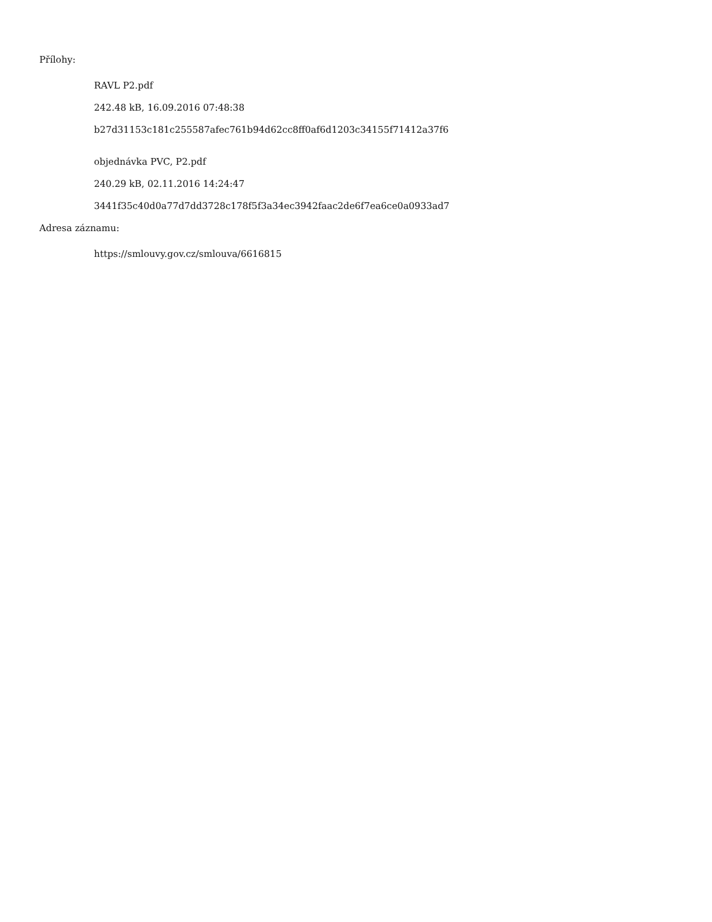Přílohy:
RAVL P2.pdf
242.48 kB, 16.09.2016 07:48:38
b27d31153c181c255587afec761b94d62cc8ff0af6d1203c34155f71412a37f6
objednávka PVC, P2.pdf
240.29 kB, 02.11.2016 14:24:47
3441f35c40d0a77d7dd3728c178f5f3a34ec3942faac2de6f7ea6ce0a0933ad7
Adresa záznamu:
https://smlouvy.gov.cz/smlouva/6616815